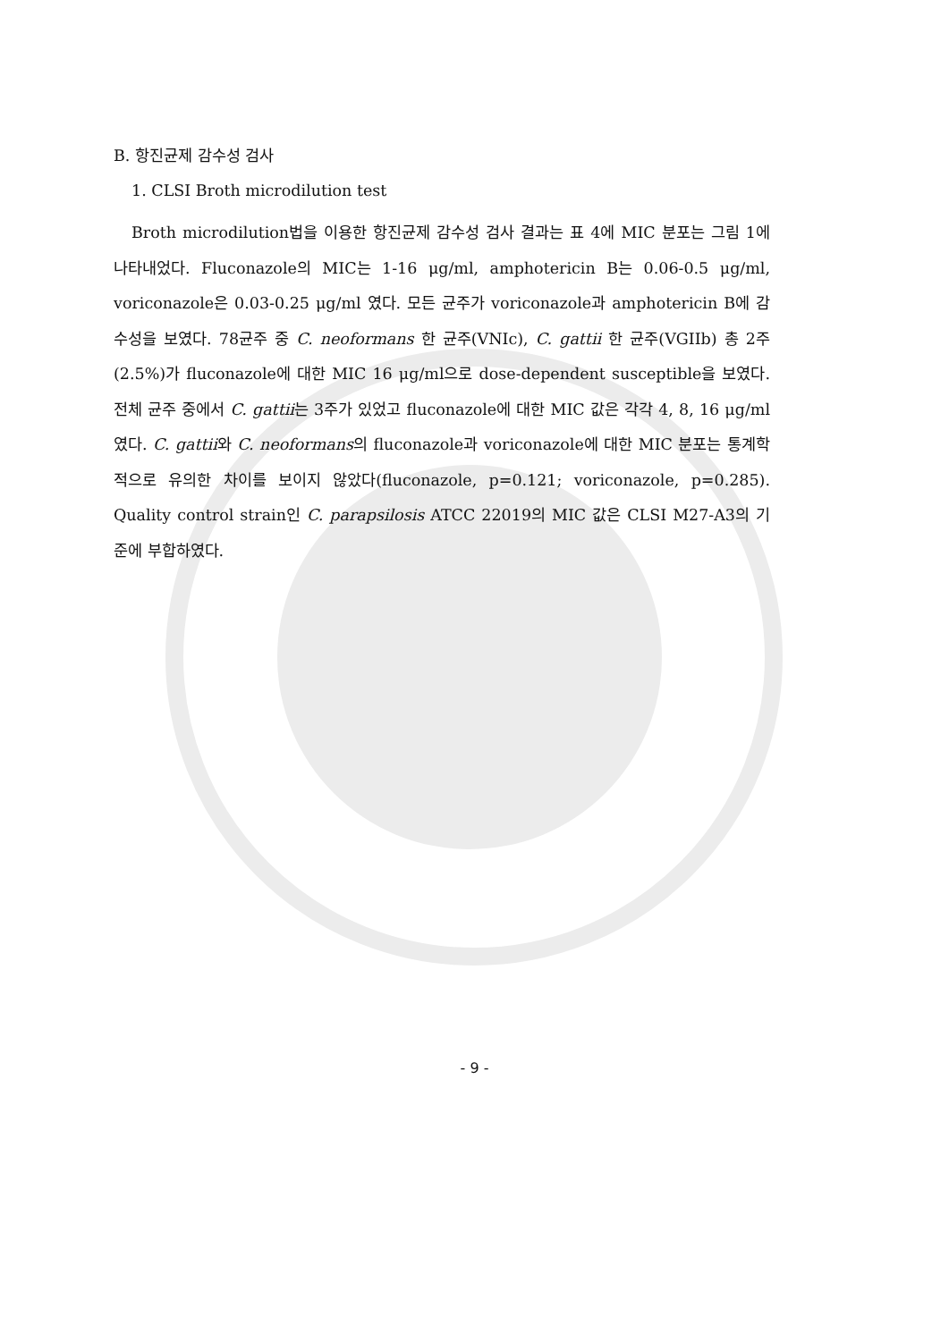B. 항진균제 감수성 검사
1. CLSI Broth microdilution test
Broth microdilution법을 이용한 항진균제 감수성 검사 결과는 표 4에 MIC 분포는 그림 1에 나타내었다. Fluconazole의 MIC는 1-16 μg/ml, amphotericin B는 0.06-0.5 μg/ml, voriconazole은 0.03-0.25 μg/ml 였다. 모든 균주가 voriconazole과 amphotericin B에 감수성을 보였다. 78균주 중 C. neoformans 한 균주(VNIc), C. gattii 한 균주(VGIIb) 총 2주(2.5%)가 fluconazole에 대한 MIC 16 μg/ml으로 dose-dependent susceptible을 보였다. 전체 균주 중에서 C. gattii는 3주가 있었고 fluconazole에 대한 MIC 값은 각각 4, 8, 16 μg/ml였다. C. gattii와 C. neoformans의 fluconazole과 voriconazole에 대한 MIC 분포는 통계학적으로 유의한 차이를 보이지 않았다(fluconazole, p=0.121; voriconazole, p=0.285). Quality control strain인 C. parapsilosis ATCC 22019의 MIC 값은 CLSI M27-A3의 기준에 부합하였다.
- 9 -